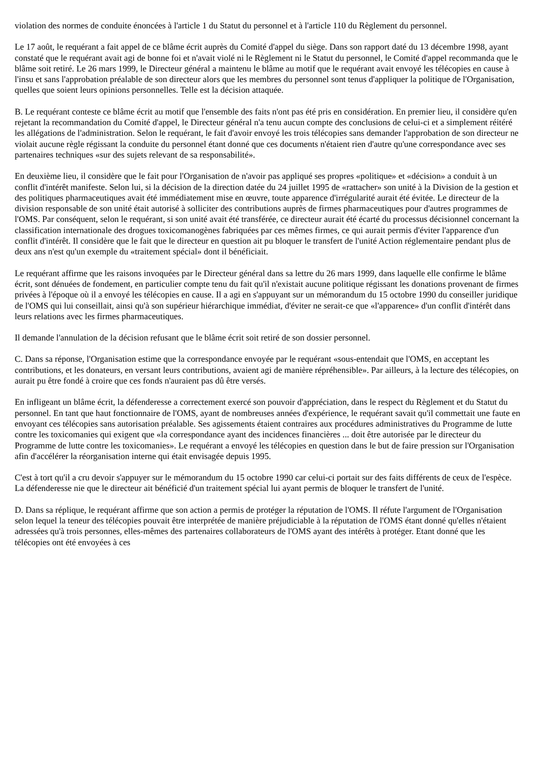violation des normes de conduite énoncées à l'article 1 du Statut du personnel et à l'article 110 du Règlement du personnel.
Le 17 août, le requérant a fait appel de ce blâme écrit auprès du Comité d'appel du siège. Dans son rapport daté du 13 décembre 1998, ayant constaté que le requérant avait agi de bonne foi et n'avait violé ni le Règlement ni le Statut du personnel, le Comité d'appel recommanda que le blâme soit retiré. Le 26 mars 1999, le Directeur général a maintenu le blâme au motif que le requérant avait envoyé les télécopies en cause à l'insu et sans l'approbation préalable de son directeur alors que les membres du personnel sont tenus d'appliquer la politique de l'Organisation, quelles que soient leurs opinions personnelles. Telle est la décision attaquée.
B. Le requérant conteste ce blâme écrit au motif que l'ensemble des faits n'ont pas été pris en considération. En premier lieu, il considère qu'en rejetant la recommandation du Comité d'appel, le Directeur général n'a tenu aucun compte des conclusions de celui-ci et a simplement réitéré les allégations de l'administration. Selon le requérant, le fait d'avoir envoyé les trois télécopies sans demander l'approbation de son directeur ne violait aucune règle régissant la conduite du personnel étant donné que ces documents n'étaient rien d'autre qu'une correspondance avec ses partenaires techniques «sur des sujets relevant de sa responsabilité».
En deuxième lieu, il considère que le fait pour l'Organisation de n'avoir pas appliqué ses propres «politique» et «décision» a conduit à un conflit d'intérêt manifeste. Selon lui, si la décision de la direction datée du 24 juillet 1995 de «rattacher» son unité à la Division de la gestion et des politiques pharmaceutiques avait été immédiatement mise en œuvre, toute apparence d'irrégularité aurait été évitée. Le directeur de la division responsable de son unité était autorisé à solliciter des contributions auprès de firmes pharmaceutiques pour d'autres programmes de l'OMS. Par conséquent, selon le requérant, si son unité avait été transférée, ce directeur aurait été écarté du processus décisionnel concernant la classification internationale des drogues toxicomanogènes fabriquées par ces mêmes firmes, ce qui aurait permis d'éviter l'apparence d'un conflit d'intérêt. Il considère que le fait que le directeur en question ait pu bloquer le transfert de l'unité Action réglementaire pendant plus de deux ans n'est qu'un exemple du «traitement spécial» dont il bénéficiait.
Le requérant affirme que les raisons invoquées par le Directeur général dans sa lettre du 26 mars 1999, dans laquelle elle confirme le blâme écrit, sont dénuées de fondement, en particulier compte tenu du fait qu'il n'existait aucune politique régissant les donations provenant de firmes privées à l'époque où il a envoyé les télécopies en cause. Il a agi en s'appuyant sur un mémorandum du 15 octobre 1990 du conseiller juridique de l'OMS qui lui conseillait, ainsi qu'à son supérieur hiérarchique immédiat, d'éviter ne serait-ce que «l'apparence» d'un conflit d'intérêt dans leurs relations avec les firmes pharmaceutiques.
Il demande l'annulation de la décision refusant que le blâme écrit soit retiré de son dossier personnel.
C. Dans sa réponse, l'Organisation estime que la correspondance envoyée par le requérant «sous-entendait que l'OMS, en acceptant les contributions, et les donateurs, en versant leurs contributions, avaient agi de manière répréhensible». Par ailleurs, à la lecture des télécopies, on aurait pu être fondé à croire que ces fonds n'auraient pas dû être versés.
En infligeant un blâme écrit, la défenderesse a correctement exercé son pouvoir d'appréciation, dans le respect du Règlement et du Statut du personnel. En tant que haut fonctionnaire de l'OMS, ayant de nombreuses années d'expérience, le requérant savait qu'il commettait une faute en envoyant ces télécopies sans autorisation préalable. Ses agissements étaient contraires aux procédures administratives du Programme de lutte contre les toxicomanies qui exigent que «la correspondance ayant des incidences financières ... doit être autorisée par le directeur du Programme de lutte contre les toxicomanies». Le requérant a envoyé les télécopies en question dans le but de faire pression sur l'Organisation afin d'accélérer la réorganisation interne qui était envisagée depuis 1995.
C'est à tort qu'il a cru devoir s'appuyer sur le mémorandum du 15 octobre 1990 car celui-ci portait sur des faits différents de ceux de l'espèce. La défenderesse nie que le directeur ait bénéficié d'un traitement spécial lui ayant permis de bloquer le transfert de l'unité.
D. Dans sa réplique, le requérant affirme que son action a permis de protéger la réputation de l'OMS. Il réfute l'argument de l'Organisation selon lequel la teneur des télécopies pouvait être interprétée de manière préjudiciable à la réputation de l'OMS étant donné qu'elles n'étaient adressées qu'à trois personnes, elles-mêmes des partenaires collaborateurs de l'OMS ayant des intérêts à protéger. Etant donné que les télécopies ont été envoyées à ces